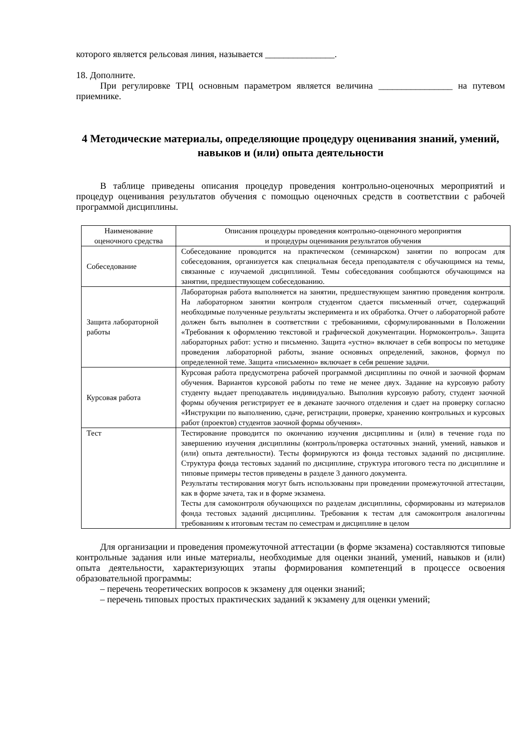которого является рельсовая линия, называется _______________.
18. Дополните.
При регулировке ТРЦ основным параметром является величина ________________ на путевом приемнике.
4 Методические материалы, определяющие процедуру оценивания знаний, умений, навыков и (или) опыта деятельности
В таблице приведены описания процедур проведения контрольно-оценочных мероприятий и процедур оценивания результатов обучения с помощью оценочных средств в соответствии с рабочей программой дисциплины.
| Наименование оценочного средства | Описания процедуры проведения контрольно-оценочного мероприятия и процедуры оценивания результатов обучения |
| --- | --- |
| Собеседование | Собеседование проводится на практическом (семинарском) занятии по вопросам для собеседования, организуется как специальная беседа преподавателя с обучающимся на темы, связанные с изучаемой дисциплиной. Темы собеседования сообщаются обучающимся на занятии, предшествующем собеседованию. |
| Защита лабораторной работы | Лабораторная работа выполняется на занятии, предшествующем занятию проведения контроля. На лабораторном занятии контроля студентом сдается письменный отчет, содержащий необходимые полученные результаты эксперимента и их обработка. Отчет о лабораторной работе должен быть выполнен в соответствии с требованиями, сформулированными в Положении «Требования к оформлению текстовой и графической документации. Нормоконтроль». Защита лабораторных работ: устно и письменно. Защита «устно» включает в себя вопросы по методике проведения лабораторной работы, знание основных определений, законов, формул по определенной теме. Защита «письменно» включает в себя решение задачи. |
| Курсовая работа | Курсовая работа предусмотрена рабочей программой дисциплины по очной и заочной формам обучения. Вариантов курсовой работы по теме не менее двух. Задание на курсовую работу студенту выдает преподаватель индивидуально. Выполнив курсовую работу, студент заочной формы обучения регистрирует ее в деканате заочного отделения и сдает на проверку согласно «Инструкции по выполнению, сдаче, регистрации, проверке, хранению контрольных и курсовых работ (проектов) студентов заочной формы обучения». |
| Тест | Тестирование проводится по окончанию изучения дисциплины и (или) в течение года по завершению изучения дисциплины (контроль/проверка остаточных знаний, умений, навыков и (или) опыта деятельности). Тесты формируются из фонда тестовых заданий по дисциплине. Структура фонда тестовых заданий по дисциплине, структура итогового теста по дисциплине и типовые примеры тестов приведены в разделе 3 данного документа. Результаты тестирования могут быть использованы при проведении промежуточной аттестации, как в форме зачета, так и в форме экзамена. Тесты для самоконтроля обучающихся по разделам дисциплины, сформированы из материалов фонда тестовых заданий дисциплины. Требования к тестам для самоконтроля аналогичны требованиям к итоговым тестам по семестрам и дисциплине в целом |
Для организации и проведения промежуточной аттестации (в форме экзамена) составляются типовые контрольные задания или иные материалы, необходимые для оценки знаний, умений, навыков и (или) опыта деятельности, характеризующих этапы формирования компетенций в процессе освоения образовательной программы:
– перечень теоретических вопросов к экзамену для оценки знаний;
– перечень типовых простых практических заданий к экзамену для оценки умений;